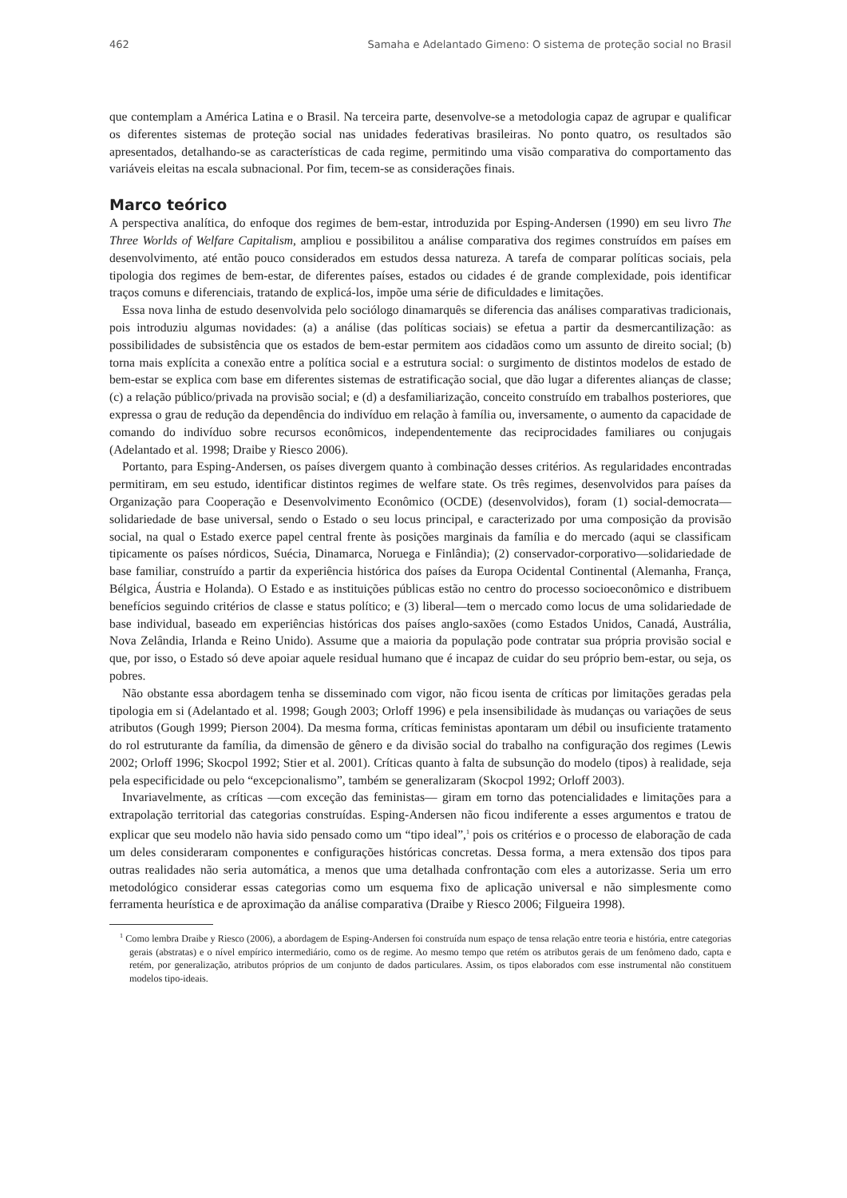462 Samaha e Adelantado Gimeno: O sistema de proteção social no Brasil
que contemplam a América Latina e o Brasil. Na terceira parte, desenvolve-se a metodologia capaz de agrupar e qualificar os diferentes sistemas de proteção social nas unidades federativas brasileiras. No ponto quatro, os resultados são apresentados, detalhando-se as características de cada regime, permitindo uma visão comparativa do comportamento das variáveis eleitas na escala subnacional. Por fim, tecem-se as considerações finais.
Marco teórico
A perspectiva analítica, do enfoque dos regimes de bem-estar, introduzida por Esping-Andersen (1990) em seu livro The Three Worlds of Welfare Capitalism, ampliou e possibilitou a análise comparativa dos regimes construídos em países em desenvolvimento, até então pouco considerados em estudos dessa natureza. A tarefa de comparar políticas sociais, pela tipologia dos regimes de bem-estar, de diferentes países, estados ou cidades é de grande complexidade, pois identificar traços comuns e diferenciais, tratando de explicá-los, impõe uma série de dificuldades e limitações.
Essa nova linha de estudo desenvolvida pelo sociólogo dinamarquês se diferencia das análises comparativas tradicionais, pois introduziu algumas novidades: (a) a análise (das políticas sociais) se efetua a partir da desmercantilização: as possibilidades de subsistência que os estados de bem-estar permitem aos cidadãos como um assunto de direito social; (b) torna mais explícita a conexão entre a política social e a estrutura social: o surgimento de distintos modelos de estado de bem-estar se explica com base em diferentes sistemas de estratificação social, que dão lugar a diferentes alianças de classe; (c) a relação público/privada na provisão social; e (d) a desfamiliarização, conceito construído em trabalhos posteriores, que expressa o grau de redução da dependência do indivíduo em relação à família ou, inversamente, o aumento da capacidade de comando do indivíduo sobre recursos econômicos, independentemente das reciprocidades familiares ou conjugais (Adelantado et al. 1998; Draibe y Riesco 2006).
Portanto, para Esping-Andersen, os países divergem quanto à combinação desses critérios. As regularidades encontradas permitiram, em seu estudo, identificar distintos regimes de welfare state. Os três regimes, desenvolvidos para países da Organização para Cooperação e Desenvolvimento Econômico (OCDE) (desenvolvidos), foram (1) social-democrata—solidariedade de base universal, sendo o Estado o seu locus principal, e caracterizado por uma composição da provisão social, na qual o Estado exerce papel central frente às posições marginais da família e do mercado (aqui se classificam tipicamente os países nórdicos, Suécia, Dinamarca, Noruega e Finlândia); (2) conservador-corporativo—solidariedade de base familiar, construído a partir da experiência histórica dos países da Europa Ocidental Continental (Alemanha, França, Bélgica, Áustria e Holanda). O Estado e as instituições públicas estão no centro do processo socioeconômico e distribuem benefícios seguindo critérios de classe e status político; e (3) liberal—tem o mercado como locus de uma solidariedade de base individual, baseado em experiências históricas dos países anglo-saxões (como Estados Unidos, Canadá, Austrália, Nova Zelândia, Irlanda e Reino Unido). Assume que a maioria da população pode contratar sua própria provisão social e que, por isso, o Estado só deve apoiar aquele residual humano que é incapaz de cuidar do seu próprio bem-estar, ou seja, os pobres.
Não obstante essa abordagem tenha se disseminado com vigor, não ficou isenta de críticas por limitações geradas pela tipologia em si (Adelantado et al. 1998; Gough 2003; Orloff 1996) e pela insensibilidade às mudanças ou variações de seus atributos (Gough 1999; Pierson 2004). Da mesma forma, críticas feministas apontaram um débil ou insuficiente tratamento do rol estruturante da família, da dimensão de gênero e da divisão social do trabalho na configuração dos regimes (Lewis 2002; Orloff 1996; Skocpol 1992; Stier et al. 2001). Críticas quanto à falta de subsunção do modelo (tipos) à realidade, seja pela especificidade ou pelo “excepcionalismo”, também se generalizaram (Skocpol 1992; Orloff 2003).
Invariavelmente, as críticas —com exceção das feministas— giram em torno das potencialidades e limitações para a extrapolação territorial das categorias construídas. Esping-Andersen não ficou indiferente a esses argumentos e tratou de explicar que seu modelo não havia sido pensado como um “tipo ideal”,<sup>1</sup> pois os critérios e o processo de elaboração de cada um deles consideraram componentes e configurações históricas concretas. Dessa forma, a mera extensão dos tipos para outras realidades não seria automática, a menos que uma detalhada confrontação com eles a autorizasse. Seria um erro metodológico considerar essas categorias como um esquema fixo de aplicação universal e não simplesmente como ferramenta heurística e de aproximação da análise comparativa (Draibe y Riesco 2006; Filgueira 1998).
<sup>1</sup> Como lembra Draibe y Riesco (2006), a abordagem de Esping-Andersen foi construída num espaço de tensa relação entre teoria e história, entre categorias gerais (abstratas) e o nível empírico intermediário, como os de regime. Ao mesmo tempo que retém os atributos gerais de um fenômeno dado, capta e retém, por generalização, atributos próprios de um conjunto de dados particulares. Assim, os tipos elaborados com esse instrumental não constituem modelos tipo-ideais.